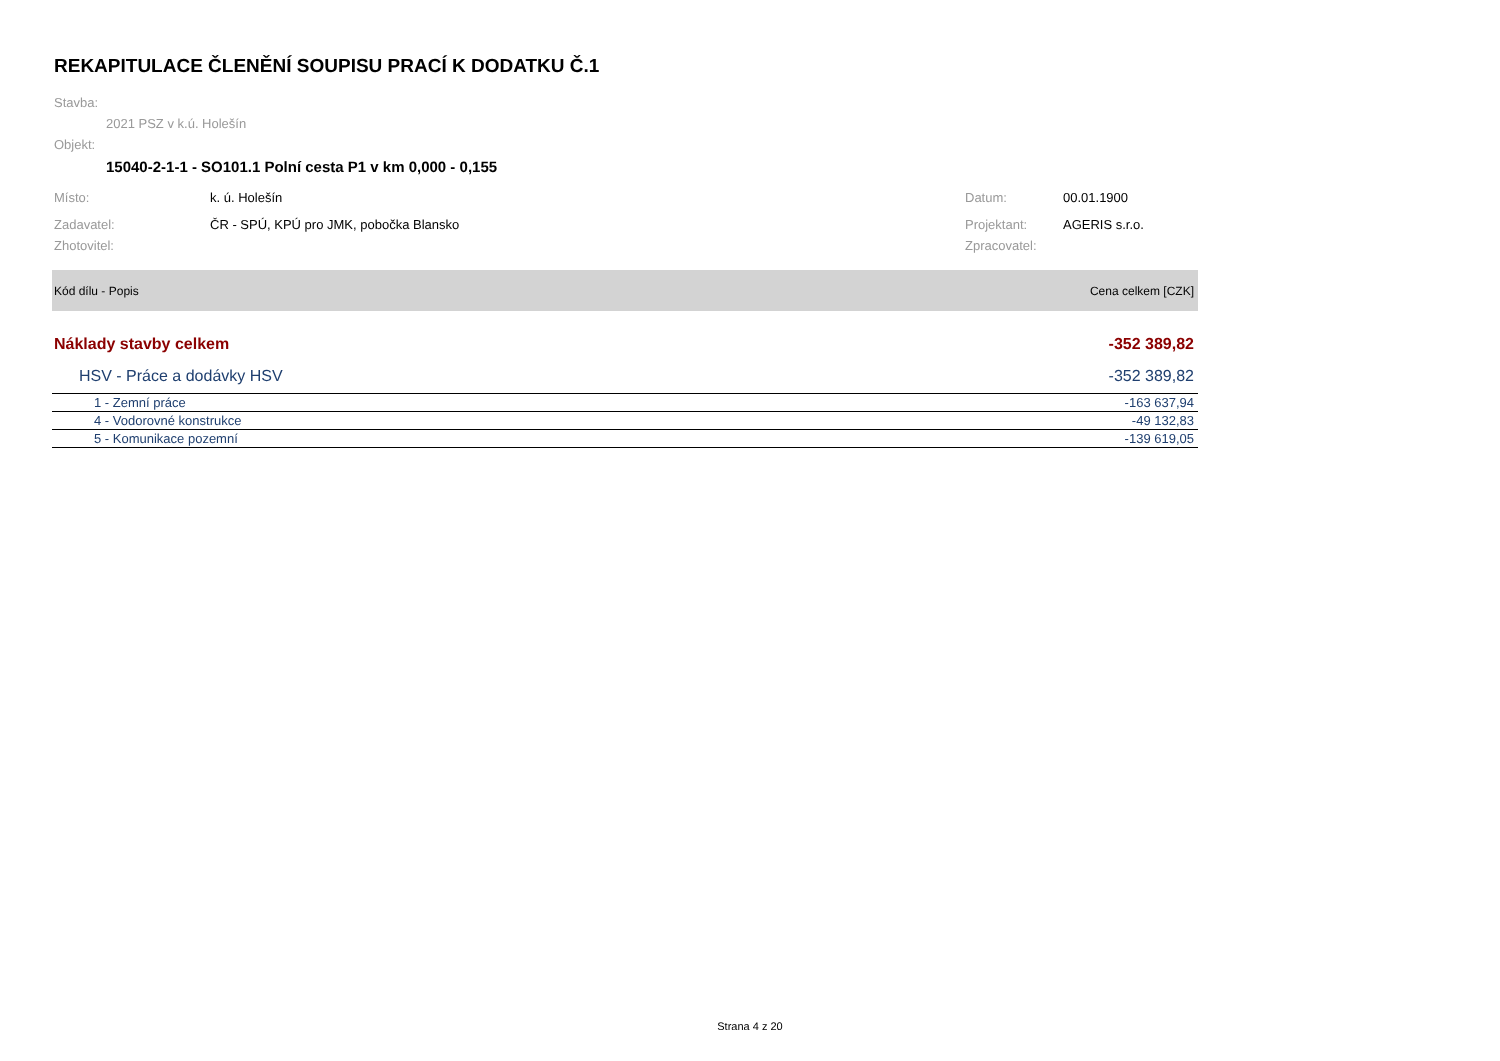REKAPITULACE ČLENĚNÍ SOUPISU PRACÍ K DODATKU Č.1
Stavba:
2021 PSZ v k.ú. Holešín
Objekt:
15040-2-1-1 - SO101.1 Polní cesta P1 v km 0,000 - 0,155
Místo: k. ú. Holešín Datum: 00.01.1900
Zadavatel: ČR - SPÚ, KPÚ pro JMK, pobočka Blansko Projektant: AGERIS s.r.o.
Zhotovitel: Zpracovatel:
| Kód dílu - Popis | Cena celkem [CZK] |
| --- | --- |
| Náklady stavby celkem | -352 389,82 |
| HSV - Práce a dodávky HSV | -352 389,82 |
| 1 - Zemní práce | -163 637,94 |
| 4 - Vodorovné konstrukce | -49 132,83 |
| 5 - Komunikace pozemní | -139 619,05 |
Strana 4 z 20